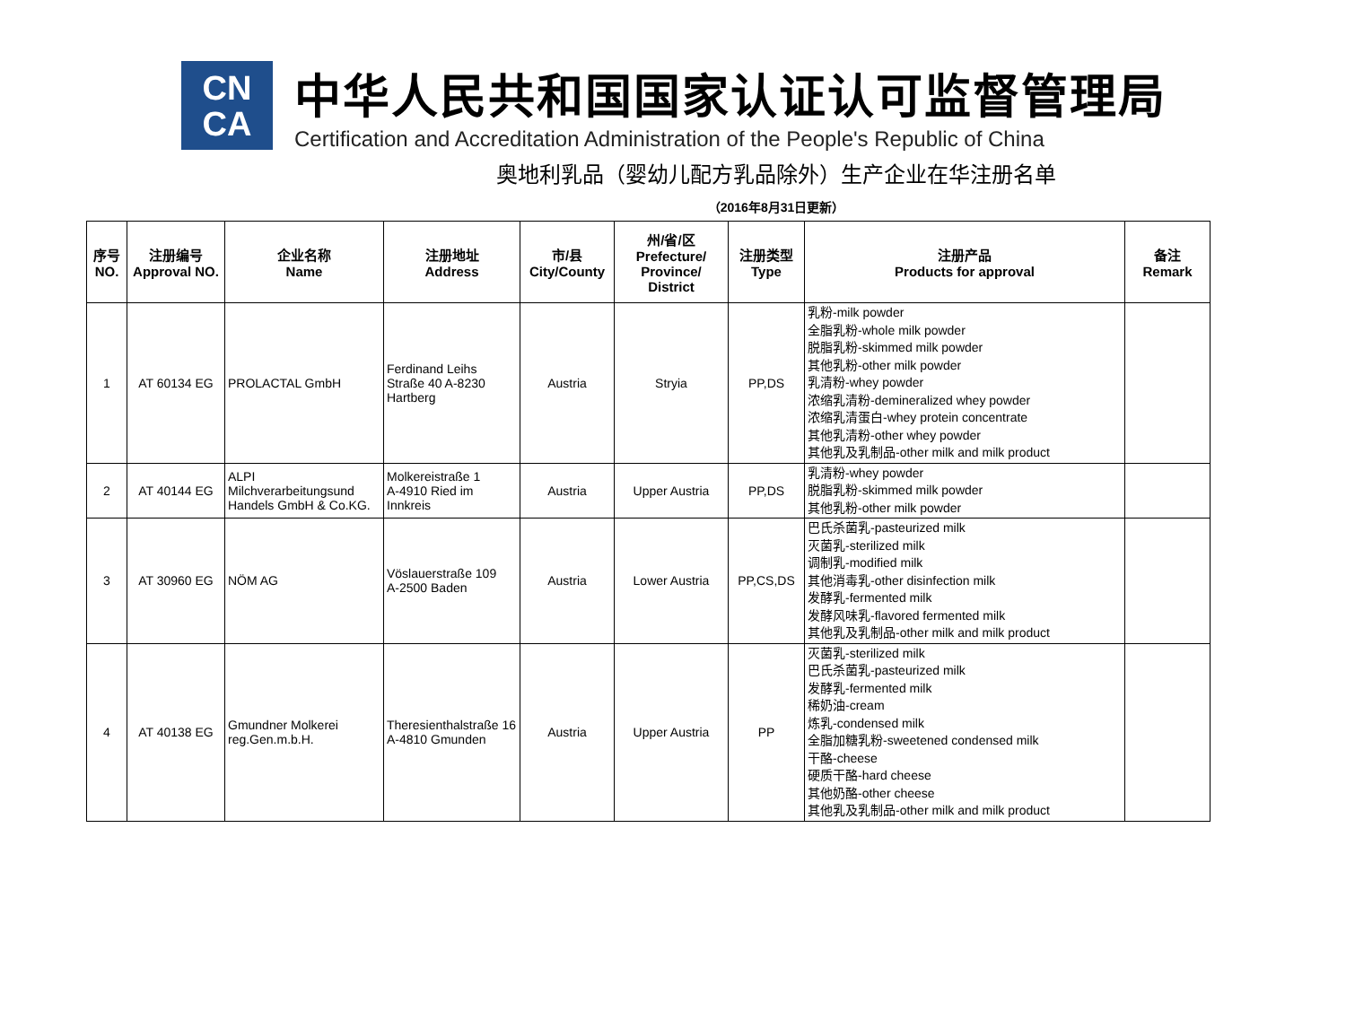CN
CA
中华人民共和国国家认证认可监督管理局
Certification and Accreditation Administration of the People's Republic of China
奥地利乳品（婴幼儿配方乳品除外）生产企业在华注册名单
（2016年8月31日更新）
| 序号 NO. | 注册编号 Approval NO. | 企业名称 Name | 注册地址 Address | 市/县 City/County | 州/省/区 Prefecture/ Province/ District | 注册类型 Type | 注册产品 Products for approval | 备注 Remark |
| --- | --- | --- | --- | --- | --- | --- | --- | --- |
| 1 | AT 60134 EG | PROLACTAL GmbH | Ferdinand Leihs Straße 40 A-8230 Hartberg | Austria | Stryia | PP,DS | 乳粉-milk powder 全脂乳粉-whole milk powder 脱脂乳粉-skimmed milk powder 其他乳粉-other milk powder 乳清粉-whey powder 浓缩乳清粉-demineralized whey powder 浓缩乳清蛋白-whey protein concentrate 其他乳清粉-other whey powder 其他乳及乳制品-other milk and milk product | |
| 2 | AT 40144 EG | ALPI Milchverarbeitungsund Handels GmbH & Co.KG. | Molkereistraße 1 A-4910 Ried im Innkreis | Austria | Upper Austria | PP,DS | 乳清粉-whey powder 脱脂乳粉-skimmed milk powder 其他乳粉-other milk powder | |
| 3 | AT 30960 EG | NÖM AG | Vöslauerstraße 109 A-2500 Baden | Austria | Lower Austria | PP,CS,DS | 巴氏杀菌乳-pasteurized milk 灭菌乳-sterilized milk 调制乳-modified milk 其他消毒乳-other disinfection milk 发酵乳-fermented milk 发酵风味乳-flavored fermented milk 其他乳及乳制品-other milk and milk product | |
| 4 | AT 40138 EG | Gmundner Molkerei reg.Gen.m.b.H. | Theresienthalstraße 16 A-4810 Gmunden | Austria | Upper Austria | PP | 灭菌乳-sterilized milk 巴氏杀菌乳-pasteurized milk 发酵乳-fermented milk 稀奶油-cream 炼乳-condensed milk 全脂加糖乳粉-sweetened condensed milk 干酪-cheese 硬质干酪-hard cheese 其他奶酪-other cheese 其他乳及乳制品-other milk and milk product | |